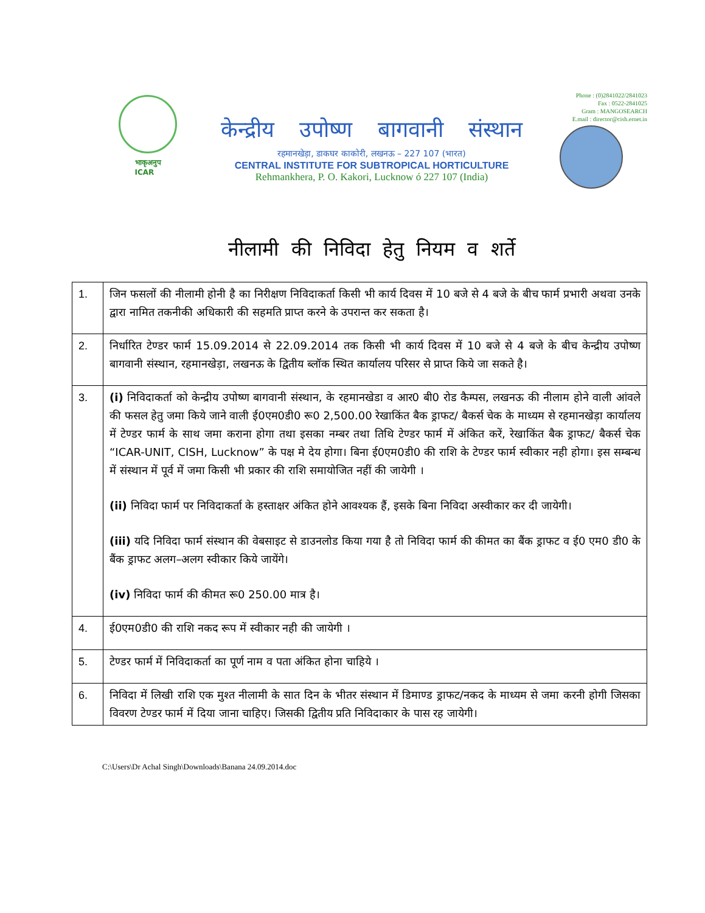भाकृअनुप
ICAR
केन्द्रीय उपोष्ण बागवानी संस्थान
रहमानखेड़ा, डाकघर काकोरी, लखनऊ – 227 107 (भारत)
CENTRAL INSTITUTE FOR SUBTROPICAL HORTICULTURE
Rehmankhera, P. O. Kakori, Lucknow ó 227 107 (India)
Phone : (0)2841022/2841023
Fax : 0522-2841025
Gram : MANGOSEARCH
E.mail : director@cish.ernet.in
नीलामी की निविदा हेतु नियम व शर्ते
| 1. | जिन फसलों की नीलामी होनी है का निरीक्षण निविदाकर्ता किसी भी कार्य दिवस में 10 बजे से 4 बजे के बीच फार्म प्रभारी अथवा उनके द्वारा नामित तकनीकी अधिकारी की सहमति प्राप्त करने के उपरान्त कर सकता है। |
| 2. | निर्धारित टेण्डर फार्म 15.09.2014 से 22.09.2014 तक किसी भी कार्य दिवस में 10 बजे से 4 बजे के बीच केन्द्रीय उपोष्ण बागवानी संस्थान, रहमानखेड़ा, लखनऊ के द्वितीय ब्लॉक स्थित कार्यालय परिसर से प्राप्त किये जा सकते है। |
| 3. | (i) निविदाकर्ता को केन्द्रीय उपोष्ण बागवानी संस्थान, के रहमानखेडा व आर0 बी0 रोड कैम्पस, लखनऊ की नीलाम होने वाली आंवले की फसल हेतु जमा किये जाने वाली ई0एम0डी0 रू0 2,500.00 रेखाकिंत बैक ड्राफट/ बैकर्स चेक के माध्यम से रहमानखेड़ा कार्यालय में टेण्डर फार्म के साथ जमा कराना होगा तथा इसका नम्बर तथा तिथि टेण्डर फार्म में अंकित करें, रेखाकिंत बैक ड्राफट/ बैकर्स चेक “ICAR-UNIT, CISH, Lucknow” के पक्ष मे देय होगा। बिना ई0एम0डी0 की राशि के टेण्डर फार्म स्वीकार नही होगा। इस सम्बन्ध में संस्थान में पूर्व में जमा किसी भी प्रकार की राशि समायोजित नहीं की जायेगी । (ii) निविदा फार्म पर निविदाकर्ता के हस्ताक्षर अंकित होने आवश्यक हैं, इसके बिना निविदा अस्वीकार कर दी जायेगी। (iii) यदि निविदा फार्म संस्थान की वेबसाइट से डाउनलोड किया गया है तो निविदा फार्म की कीमत का बैंक ड्राफट व ई0 एम0 डी0 के बैंक ड्राफट अलग–अलग स्वीकार किये जायेंगे। (iv) निविदा फार्म की कीमत रू0 250.00 मात्र है। |
| 4. | ई0एम0डी0 की राशि नकद रूप में स्वीकार नही की जायेगी । |
| 5. | टेण्डर फार्म में निविदाकर्ता का पूर्ण नाम व पता अंकित होना चाहिये । |
| 6. | निविदा में लिखी राशि एक मुश्त नीलामी के सात दिन के भीतर संस्थान में डिमाण्ड ड्राफट/नकद के माध्यम से जमा करनी होगी जिसका विवरण टेण्डर फार्म में दिया जाना चाहिए। जिसकी द्वितीय प्रति निविदाकार के पास रह जायेगी। |
C:\Users\Dr Achal Singh\Downloads\Banana 24.09.2014.doc